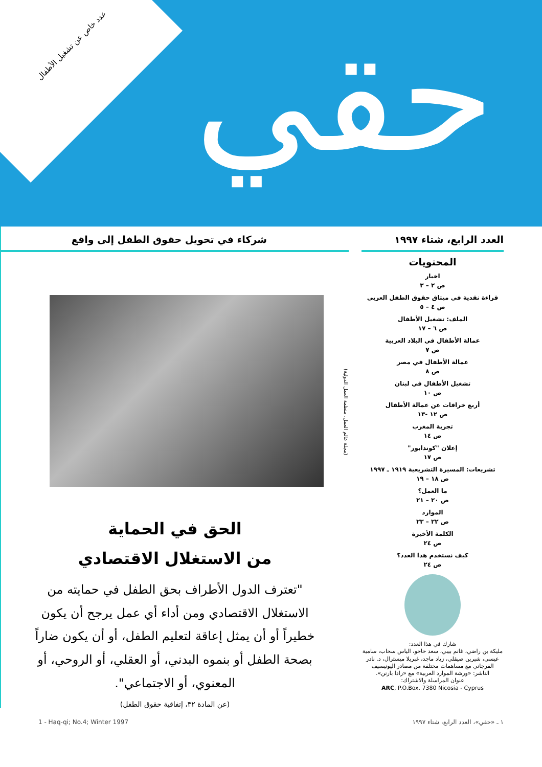عدد خاص عن تشغيل الأطفال حقي
العدد الرابع، شتاء ١٩٩٧
المحتويات
اخبار
ص ٢ – ٣
قراءة نقدية في ميثاق حقوق الطفل العربي
ص ٤ – ٥
الملف: تشغيل الأطفال
ص ٦ – ١٧
عمالة الأطفال في البلاد العربية
ص ٧
عمالة الأطفال في مصر
ص ٨
تشغيل الأطفال في لبنان
ص ١٠
أربع خرافات عن عمالة الأطفال
ص ١٢ -١٣
تجربة المغرب
ص ١٤
إعلان "كوندابور"
ص ١٧
تشريعات: المسيرة التشريعية ١٩١٩ ـ ١٩٩٧
ص ١٨ – ١٩
ما العمل؟
ص ٢٠ – ٢١
الموارد
ص ٢٢ – ٢٣
الكلمة الأخيرة
ص ٢٤
كيف نستخدم هذا العدد؟
ص ٢٤
شارك في هذا العدد:
مليكة بن راضي، غانم بيبي، سعد حاجو، الياس سحاب، سامية عيسى، شيرين صيقلي، زياد ماجد، غبريلا ميسترال، د. نادر الفرجاني مع مساهمات مختلفة من مصادر اليونيسيف
الناشر: «ورشة الموارد العربية» مع «رادا بارنن».
عنوان المراسلة والاشتراك:
ARC, P.O.Box. 7380 Nicosia - Cyprus
شركاء في تحويل حقوق الطفل إلى واقع
(مجلة عالم العمل، منظمة العمل الدولية)
الحق في الحماية
من الاستغلال الاقتصادي
"تعترف الدول الأطراف بحق الطفل في حمايته من الاستغلال الاقتصادي ومن أداء أي عمل يرجح أن يكون خطيراً أو أن يمثل إعاقة لتعليم الطفل، أو أن يكون ضاراً بصحة الطفل أو بنموه البدني، أو العقلي، أو الروحي، أو المعنوي، أو الاجتماعي".
(عن المادة ٣٢، إتفاقية حقوق الطفل)
1 - Haq-qi; No.4; Winter 1997 ١ ـ «حقي»، العدد الرابع، شتاء ١٩٩٧